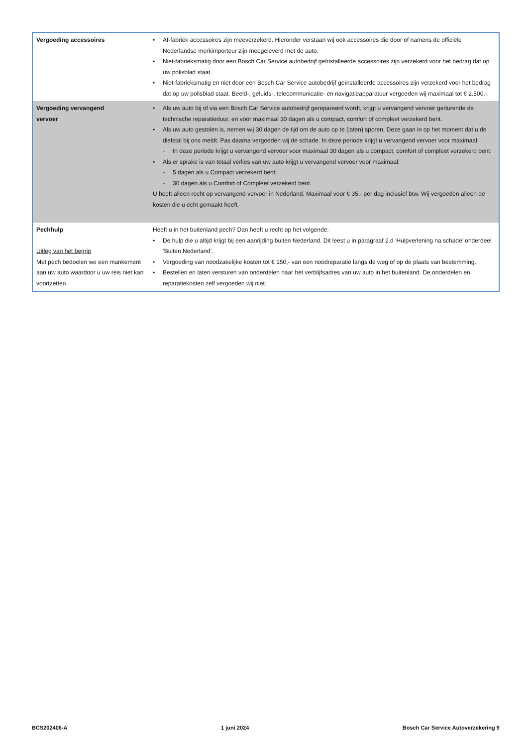| Vergoeding accessoires | • Af-fabriek accessoires zijn meeverzekerd. Hieronder verstaan wij ook accessoires die door of namens de officiële Nederlandse merkimporteur zijn meegeleverd met de auto. • Niet-fabrieksmatig door een Bosch Car Service autobedrijf geïnstalleerde accessoires zijn verzekerd voor het bedrag dat op uw polisblad staat. • Niet-fabrieksmatig en niet door een Bosch Car Service autobedrijf geïnstalleerde accessoires zijn verzekerd voor het bedrag dat op uw polisblad staat. Beeld-, geluids-, telecommunicatie- en navigatieapparatuur vergoeden wij maximaal tot € 2.500,-. |
| Vergoeding vervangend vervoer | • Als uw auto bij of via een Bosch Car Service autobedrijf gerepareerd wordt, krijgt u vervangend vervoer gedurende de technische reparatieduur, en voor maximaal 30 dagen als u compact, comfort of compleet verzekerd bent. • Als uw auto gestolen is, nemen wij 30 dagen de tijd om de auto op te (laten) sporen. Deze gaan in op het moment dat u de diefstal bij ons meldt. Pas daarna vergoeden wij de schade. In deze periode krijgt u vervangend vervoer voor maximaal: - In deze periode krijgt u vervangend vervoer voor maximaal 30 dagen als u compact, comfort of compleet verzekerd bent. • Als er sprake is van totaal verlies van uw auto krijgt u vervangend vervoer voor maximaal: - 5 dagen als u Compact verzekerd bent; - 30 dagen als u Comfort of Compleet verzekerd bent. U heeft alleen recht op vervangend vervoer in Nederland. Maximaal voor € 35,- per dag inclusief btw. Wij vergoeden alleen de kosten die u echt gemaakt heeft. |
| Pechhulp Uitleg van het begrip Met pech bedoelen we een mankement aan uw auto waardoor u uw reis niet kan voortzetten. | Heeft u in het buitenland pech? Dan heeft u recht op het volgende: • De hulp die u altijd krijgt bij een aanrijding buiten Nederland. Dit leest u in paragraaf 2.d ‘Hulpverlening na schade’ onderdeel ‘Buiten Nederland’. • Vergoeding van noodzakelijke kosten tot € 150,- van een noodreparatie langs de weg of op de plaats van bestemming. • Bestellen en laten versturen van onderdelen naar het verblijfsadres van uw auto in het buitenland. De onderdelen en reparatiekosten zelf vergoeden wij niet. |
BCS202406-A 1 juni 2024 Bosch Car Service Autoverzekering 9